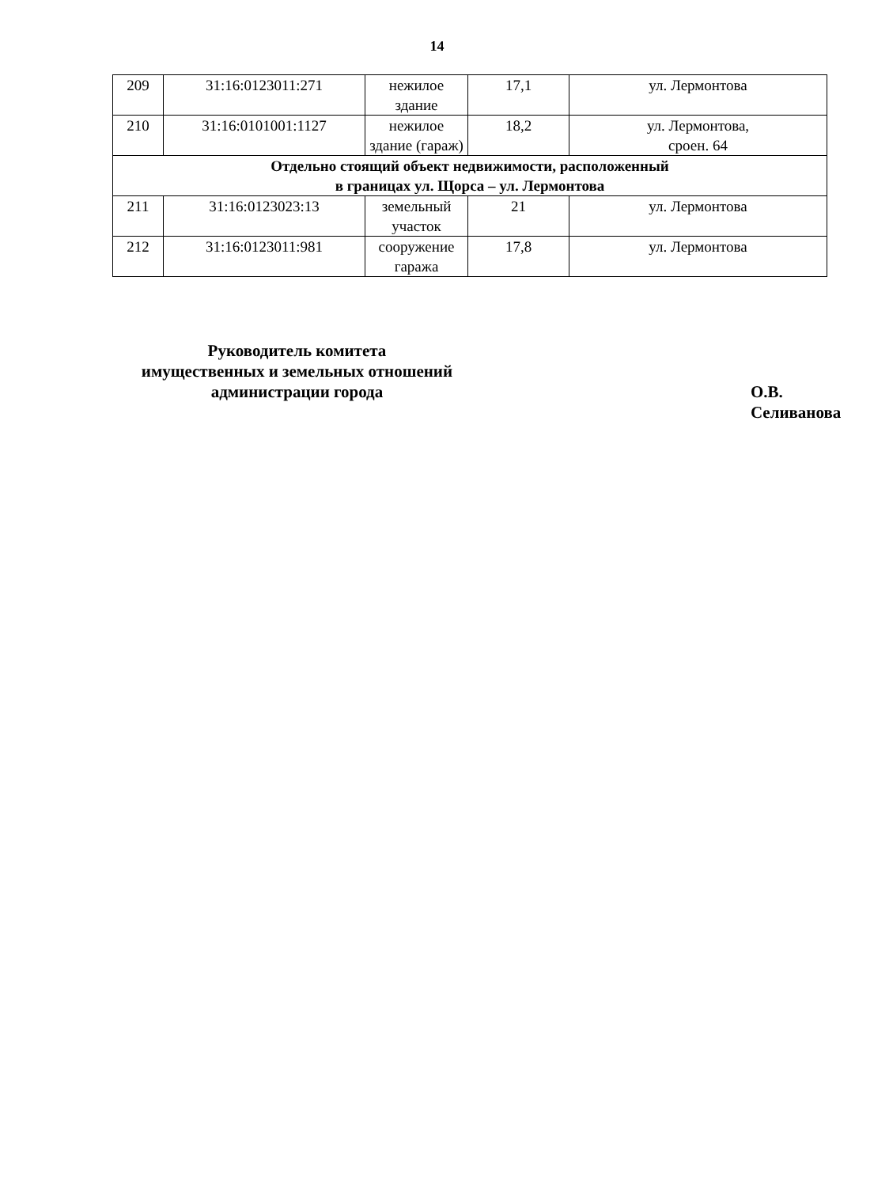14
| 209 | 31:16:0123011:271 | нежилое здание | 17,1 | ул. Лермонтова |
| 210 | 31:16:0101001:1127 | нежилое здание (гараж) | 18,2 | ул. Лермонтова, сроен. 64 |
| Отдельно стоящий объект недвижимости, расположенный в границах ул. Щорса – ул. Лермонтова | | | | |
| 211 | 31:16:0123023:13 | земельный участок | 21 | ул. Лермонтова |
| 212 | 31:16:0123011:981 | сооружение гаража | 17,8 | ул. Лермонтова |
Руководитель комитета
имущественных и земельных отношений
администрации города
О.В. Селиванова